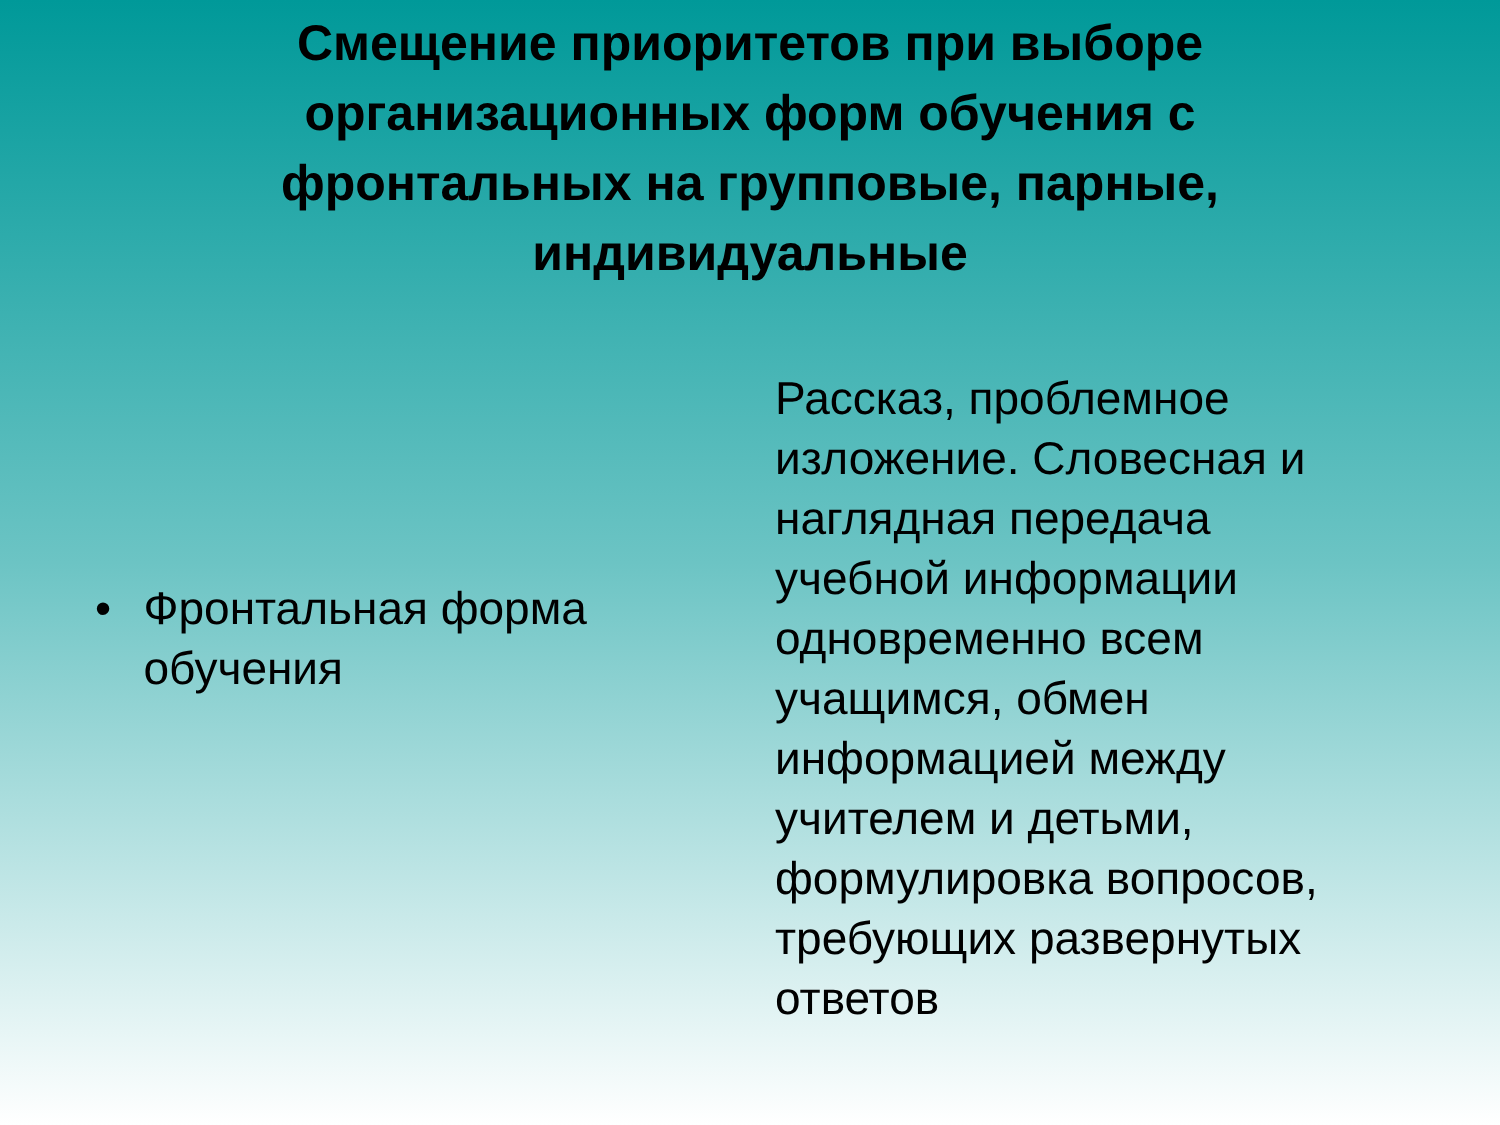Смещение приоритетов при выборе организационных форм обучения с фронтальных на групповые, парные, индивидуальные
• Фронтальная форма обучения
Рассказ, проблемное изложение. Словесная и наглядная передача учебной информации одновременно всем учащимся, обмен информацией между учителем и детьми, формулировка вопросов, требующих развернутых ответов